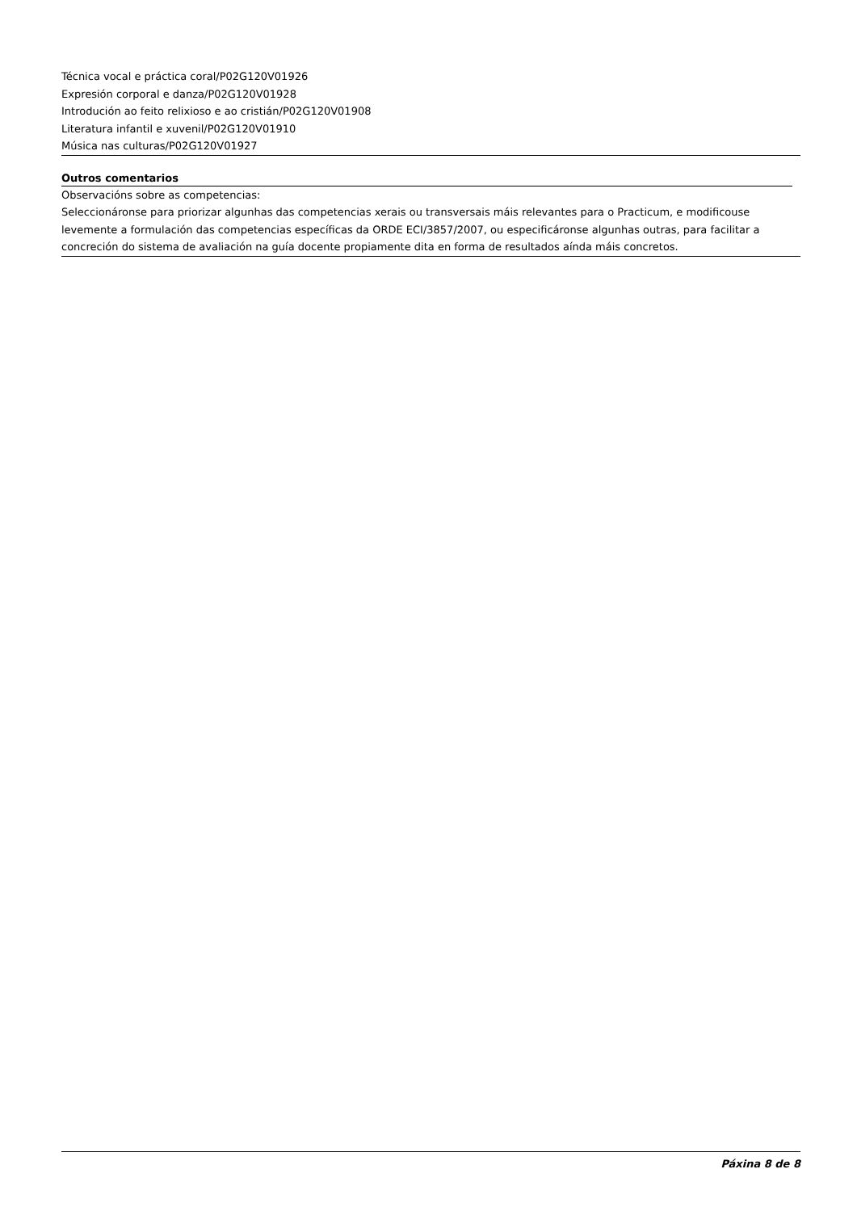Técnica vocal e práctica coral/P02G120V01926
Expresión corporal e danza/P02G120V01928
Introdución ao feito relixioso e ao cristián/P02G120V01908
Literatura infantil e xuvenil/P02G120V01910
Música nas culturas/P02G120V01927
Outros comentarios
Observacións sobre as competencias:
Seleccionáronse para priorizar algunhas das competencias xerais ou transversais máis relevantes para o Practicum, e modificouse levemente a formulación das competencias específicas da ORDE ECI/3857/2007, ou especificáronse algunhas outras, para facilitar a concreción do sistema de avaliación na guía docente propiamente dita en forma de resultados aínda máis concretos.
Páxina 8 de 8